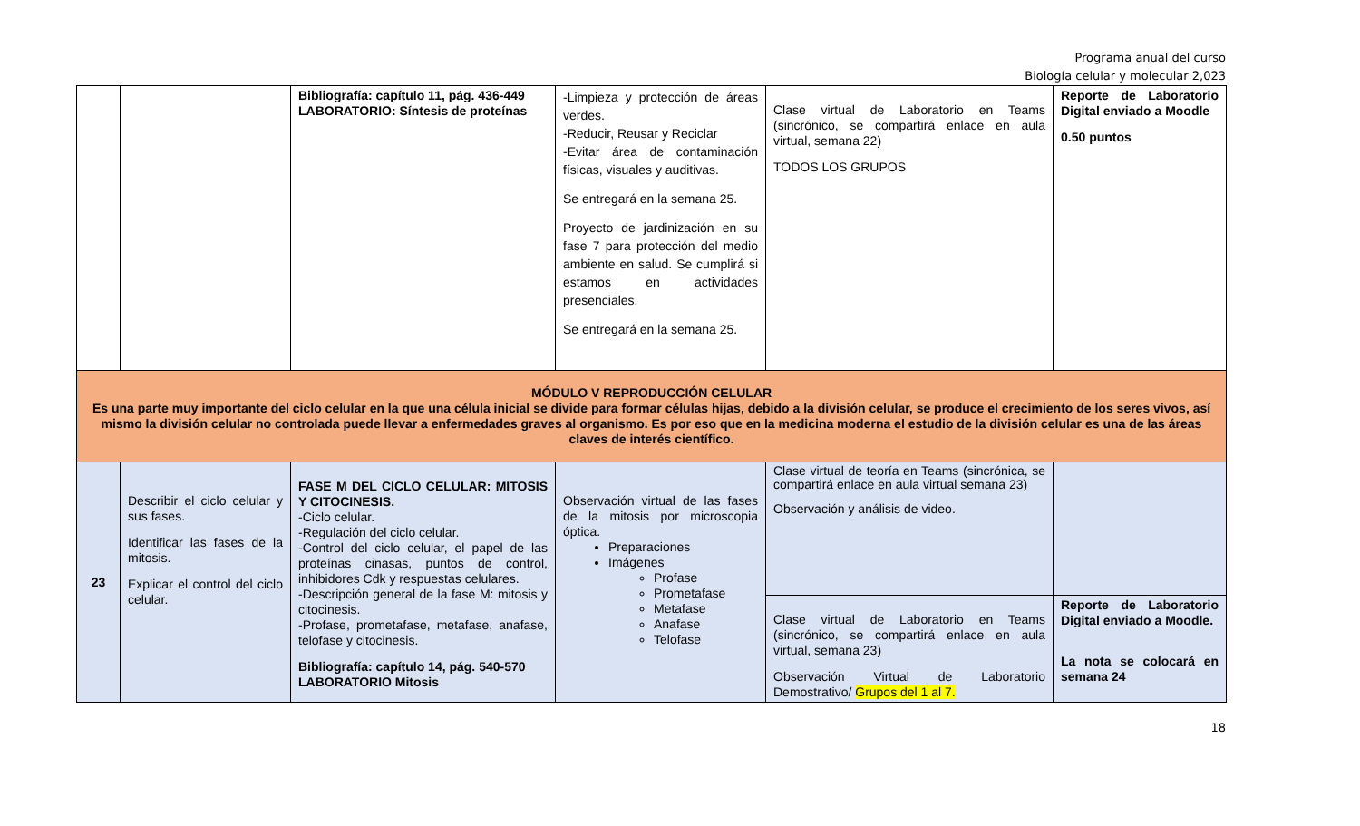Programa anual del curso
Biología celular y molecular 2,023
| | | Bibliografía: capítulo 11, pág. 436-449 LABORATORIO: Síntesis de proteínas | -Limpieza y protección de áreas verdes. -Reducir, Reusar y Reciclar -Evitar área de contaminación físicas, visuales y auditivas. Se entregará en la semana 25. Proyecto de jardinización en su fase 7 para protección del medio ambiente en salud. Se cumplirá si estamos en actividades presenciales. Se entregará en la semana 25. | Clase virtual de Laboratorio en Teams (sincrónico, se compartirá enlace en aula virtual, semana 22) TODOS LOS GRUPOS | Reporte de Laboratorio Digital enviado a Moodle 0.50 puntos |
| MÓDULO V REPRODUCCIÓN CELULAR Es una parte muy importante del ciclo celular en la que una célula inicial se divide para formar células hijas, debido a la división celular, se produce el crecimiento de los seres vivos, así mismo la división celular no controlada puede llevar a enfermedades graves al organismo. Es por eso que en la medicina moderna el estudio de la división celular es una de las áreas claves de interés científico. | | | | | |
| 23 | Describir el ciclo celular y sus fases. Identificar las fases de la mitosis. Explicar el control del ciclo celular. | FASE M DEL CICLO CELULAR: MITOSIS Y CITOCINESIS. -Ciclo celular. -Regulación del ciclo celular. -Control del ciclo celular, el papel de las proteínas cinasas, puntos de control, inhibidores Cdk y respuestas celulares. -Descripción general de la fase M: mitosis y citocinesis. -Profase, prometafase, metafase, anafase, telofase y citocinesis. Bibliografía: capítulo 14, pág. 540-570 LABORATORIO Mitosis | Observación virtual de las fases de la mitosis por microscopia óptica. Preparaciones Imágenes Profase Prometafase Metafase Anafase Telofase | Clase virtual de teoría en Teams (sincrónica, se compartirá enlace en aula virtual semana 23) Observación y análisis de video. | |
| | | | | Clase virtual de Laboratorio en Teams (sincrónico, se compartirá enlace en aula virtual, semana 23) Observación Virtual de Laboratorio Demostrativo/ Grupos del 1 al 7. | Reporte de Laboratorio Digital enviado a Moodle. La nota se colocará en semana 24 |
18